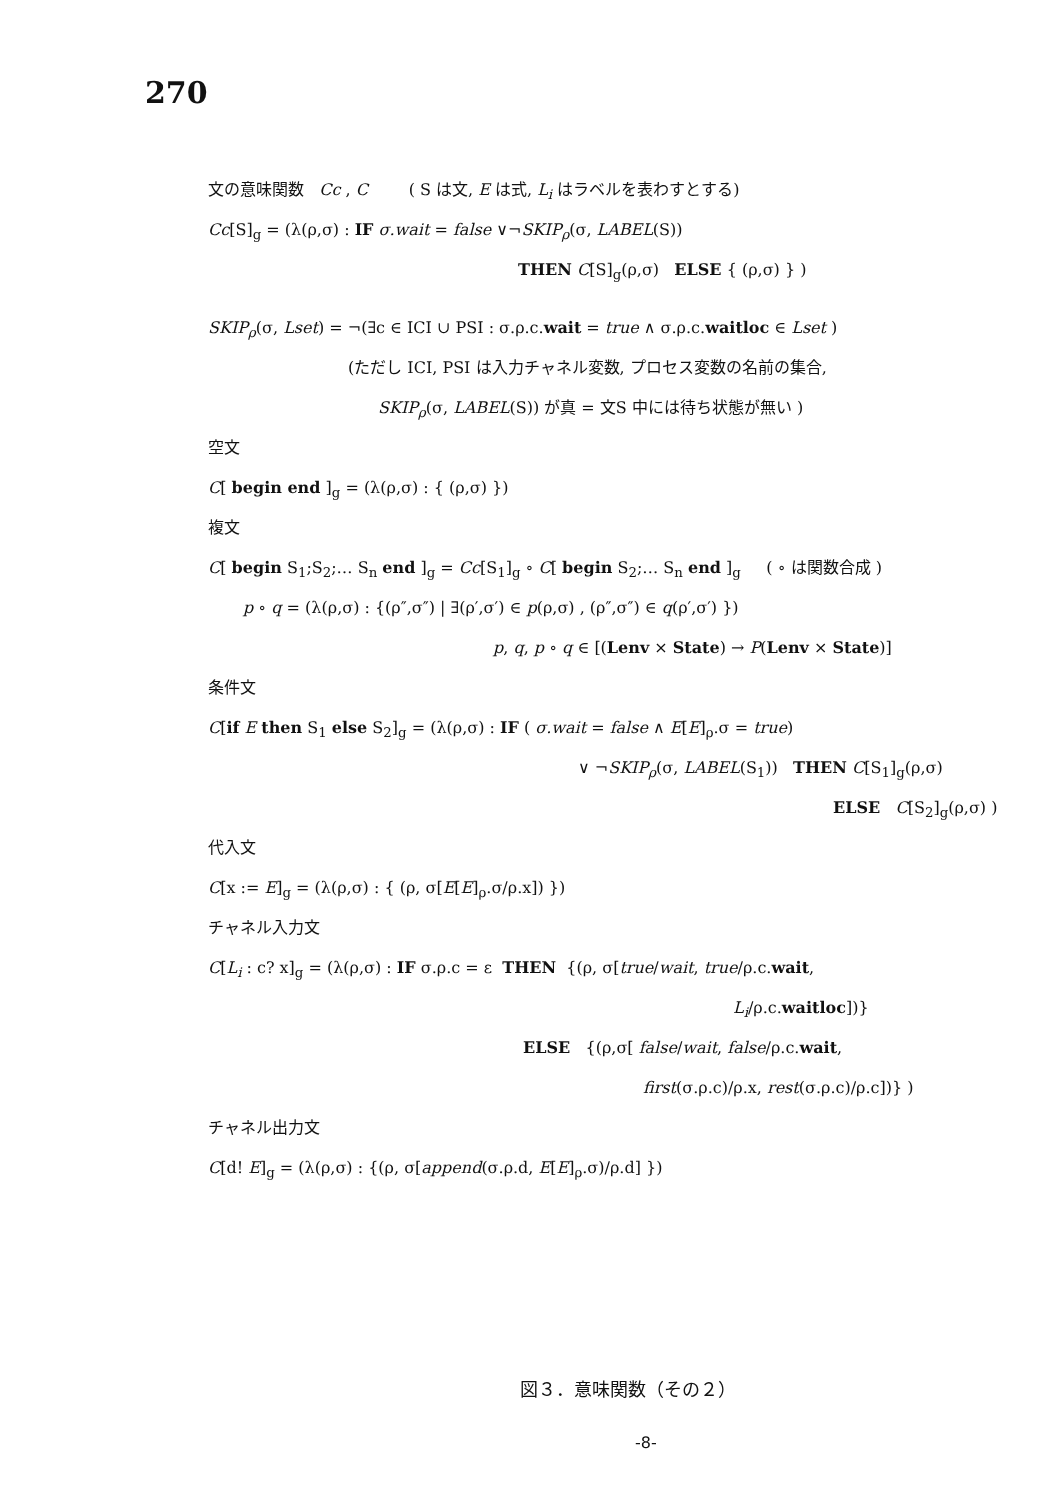270
文の意味関数 Cc , C ( S は文, E は式, L<sub>i</sub> はラベルを表わすとする)
Cc[S]<sub>g</sub> = (λ(ρ,σ) : IF σ.wait = false ∨¬SKIP<sub>ρ</sub>(σ, LABEL(S))
THEN C[S]<sub>g</sub>(ρ,σ) ELSE { (ρ,σ) } )
SKIP<sub>ρ</sub>(σ, Lset) = ¬(∃c ∈ ICI ∪ PSI : σ.ρ.c.wait = true ∧ σ.ρ.c.waitloc ∈ Lset )
(ただし ICI, PSI は入力チャネル変数, プロセス変数の名前の集合,
SKIP<sub>ρ</sub>(σ, LABEL(S)) が真 = 文S 中には待ち状態が無い )
空文
C[ begin end ]<sub>g</sub> = (λ(ρ,σ) : { (ρ,σ) })
複文
C[ begin S<sub>1</sub>;S<sub>2</sub>;… S<sub>n</sub> end ]<sub>g</sub> = Cc[S<sub>1</sub>]<sub>g</sub> ∘ C[ begin S<sub>2</sub>;… S<sub>n</sub> end ]<sub>g</sub> ( ∘ は関数合成 )
p ∘ q = (λ(ρ,σ) : {(ρ″,σ″) | ∃(ρ′,σ′) ∈ p(ρ,σ) , (ρ″,σ″) ∈ q(ρ′,σ′) })
p, q, p ∘ q ∈ [(Lenv × State) → P(Lenv × State)]
条件文
C[if E then S<sub>1</sub> else S<sub>2</sub>]<sub>g</sub> = (λ(ρ,σ) : IF ( σ.wait = false ∧ E[E]<sub>ρ</sub>.σ = true)
∨ ¬SKIP<sub>ρ</sub>(σ, LABEL(S<sub>1</sub>)) THEN C[S<sub>1</sub>]<sub>g</sub>(ρ,σ)
ELSE C[S<sub>2</sub>]<sub>g</sub>(ρ,σ) )
代入文
C[x := E]<sub>g</sub> = (λ(ρ,σ) : { (ρ, σ[E[E]<sub>ρ</sub>.σ/ρ.x]) })
チャネル入力文
C[L<sub>i</sub> : c? x]<sub>g</sub> = (λ(ρ,σ) : IF σ.ρ.c = ε THEN {(ρ, σ[true/wait, true/ρ.c.wait,
L<sub>i</sub>/ρ.c.waitloc])}
ELSE {(ρ,σ[ false/wait, false/ρ.c.wait,
first(σ.ρ.c)/ρ.x, rest(σ.ρ.c)/ρ.c])} )
チャネル出力文
C[d! E]<sub>g</sub> = (λ(ρ,σ) : {(ρ, σ[append(σ.ρ.d, E[E]<sub>ρ</sub>.σ)/ρ.d] })
図３．意味関数（その２）
-8-